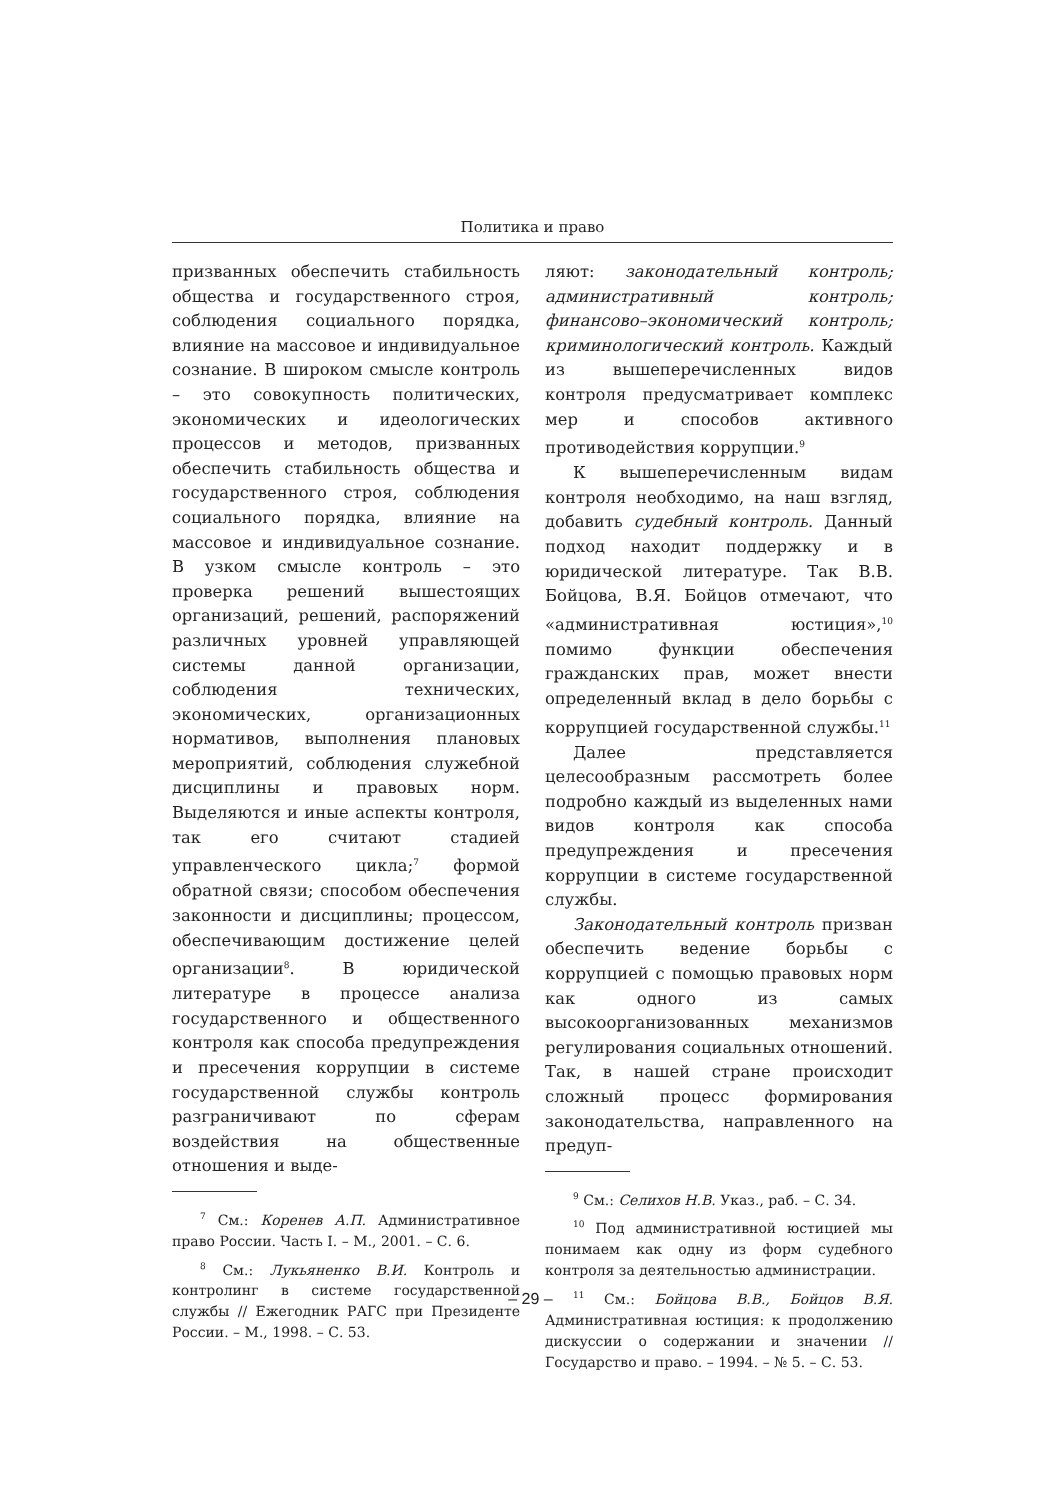Политика и право
призванных обеспечить стабильность общества и государственного строя, соблюдения социального порядка, влияние на массовое и индивидуальное сознание. В широком смысле контроль – это совокупность политических, экономических и идеологических процессов и методов, призванных обеспечить стабильность общества и государственного строя, соблюдения социального порядка, влияние на массовое и индивидуальное сознание. В узком смысле контроль – это проверка решений вышестоящих организаций, решений, распоряжений различных уровней управляющей системы данной организации, соблюдения технических, экономических, организационных нормативов, выполнения плановых мероприятий, соблюдения служебной дисциплины и правовых норм. Выделяются и иные аспекты контроля, так его считают стадией управленческого цикла;<sup>7</sup> формой обратной связи; способом обеспечения законности и дисциплины; процессом, обеспечивающим достижение целей организации<sup>8</sup>. В юридической литературе в процессе анализа государственного и общественного контроля как способа предупреждения и пресечения коррупции в системе государственной службы контроль разграничивают по сферам воздействия на общественные отношения и выде-
<sup>7</sup> См.: Коренев А.П. Административное право России. Часть I. – М., 2001. – С. 6.
<sup>8</sup> См.: Лукьяненко В.И. Контроль и контролинг в системе государственной службы // Ежегодник РАГС при Президенте России. – М., 1998. – С. 53.
ляют: законодательный контроль; административный контроль; финансово–экономический контроль; криминологический контроль. Каждый из вышеперечисленных видов контроля предусматривает комплекс мер и способов активного противодействия коррупции.<sup>9</sup>
К вышеперечисленным видам контроля необходимо, на наш взгляд, добавить судебный контроль. Данный подход находит поддержку и в юридической литературе. Так В.В. Бойцова, В.Я. Бойцов отмечают, что «административная юстиция»,<sup>10</sup> помимо функции обеспечения гражданских прав, может внести определенный вклад в дело борьбы с коррупцией государственной службы.<sup>11</sup>
Далее представляется целесообразным рассмотреть более подробно каждый из выделенных нами видов контроля как способа предупреждения и пресечения коррупции в системе государственной службы.
Законодательный контроль призван обеспечить ведение борьбы с коррупцией с помощью правовых норм как одного из самых высокоорганизованных механизмов регулирования социальных отношений. Так, в нашей стране происходит сложный процесс формирования законодательства, направленного на предуп-
<sup>9</sup> См.: Селихов Н.В. Указ., раб. – С. 34.
<sup>10</sup> Под административной юстицией мы понимаем как одну из форм судебного контроля за деятельностью администрации.
<sup>11</sup> См.: Бойцова В.В., Бойцов В.Я. Административная юстиция: к продолжению дискуссии о содержании и значении // Государство и право. – 1994. – № 5. – С. 53.
– 29 –